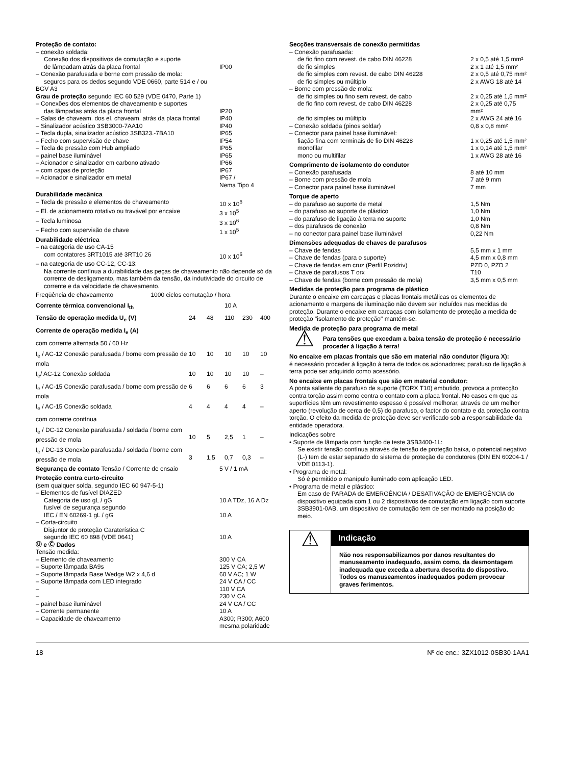Proteção de contato:
| – conexão soldada: Conexão dos dispositivos de comutação e suporte de lâmpadam atrás da placa frontal | IP00 |
| – Conexão parafusada e borne com pressão de mola: seguros para os dedos segundo VDE 0660, parte 514 e / ou BGV A3 | |
Grau de proteção segundo IEC 60 529 (VDE 0470, Parte 1)
| – Conexões dos elementos de chaveamento e suportes das lâmpadas atrás da placa frontal | IP20 |
| – Salas de chaveam. dos el. chaveam. atrás da placa frontal | IP40 |
| – Sinalizador acústico 3SB3000-7AA10 | IP40 |
| – Tecla dupla, sinalizador acústico 3SB323.-7BA10 | IP65 |
| – Fecho com supervisão de chave | IP54 |
| – Tecla de pressão com Hub ampliado | IP65 |
| – painel base iluminável | IP65 |
| – Acionador e sinalizador em carbono ativado | IP66 |
| – com capas de proteção | IP67 |
| – Acionador e sinalizador em metal | IP67 / Nema Tipo 4 |
Durabilidade mecânica
| – Tecla de pressão e elementos de chaveamento | 10 x 10<sup>6</sup> |
| – El. de acionamento rotativo ou travável por encaixe | 3 x 10<sup>5</sup> |
| – Tecla luminosa | 3 x 10<sup>6</sup> |
| – Fecho com supervisão de chave | 1 x 10<sup>5</sup> |
Durabilidade eléctrica
| – na categoria de uso CA-15 com contatores 3RT1015 até 3RT10 26 | 10 x 10<sup>6</sup> |
– na categoria de uso CC-12, CC-13:
Na corrente contínua a durabilidade das peças de chaveamento não depende só da corrente de desligamento, mas também da tensão, da indutividade do circuito de corrente e da velocidade de chaveamento.
| Freqüência de chaveamento 1000 ciclos comutação / hora | | | | | |
| Corrente térmica convencional I<sub>th</sub> | 10 A | | | | |
| Tensão de operação medida U<sub>e</sub> (V) | 24 | 48 | 110 | 230 | 400 |
| Corrente de operação medida I<sub>e</sub> (A) | | | | | |
| com corrente alternada 50 / 60 Hz | | | | | |
| I<sub>e</sub> / AC-12 Conexão parafusada / borne com pressão de mola | 10 | 10 | 10 | 10 | 10 |
| I<sub>e</sub>/ AC-12 Conexão soldada | 10 | 10 | 10 | 10 | – |
| I<sub>e</sub> / AC-15 Conexão parafusada / borne com pressão de mola | 6 | 6 | 6 | 6 | 3 |
| I<sub>e</sub> / AC-15 Conexão soldada | 4 | 4 | 4 | 4 | – |
| com corrente contínua | | | | | |
| I<sub>e</sub> / DC-12 Conexão parafusada / soldada / borne com pressão de mola | 10 | 5 | 2,5 | 1 | – |
| I<sub>e</sub> / DC-13 Conexão parafusada / soldada / borne com pressão de mola | 3 | 1,5 | 0,7 | 0,3 | – |
| Segurança de contato Tensão / Corrente de ensaio | 5 V / 1 mA |
Proteção contra curto-circuito
(sem qualquer solda, segundo IEC 60 947-5-1)
| – Elementos de fusível DIAZED Categoria de uso gL / gG | 10 A TDz, 16 A Dz |
| fusível de segurança segundo IEC / EN 60269-1 gL / gG | 10 A |
| – Corta-circuito Disjuntor de proteção Caraterística C segundo IEC 60 898 (VDE 0641) | 10 A |
Ⓤ e Ⓒ Dados
Tensão medida:
| – Elemento de chaveamento | 300 V CA |
| – Suporte lâmpada BA9s | 125 V CA; 2,5 W |
| – Suporte lâmpada Base Wedge W2 x 4,6 d | 60 V AC; 1 W |
| – Suporte lâmpada com LED integrado | 24 V CA / CC |
| – | 110 V CA |
| – | 230 V CA |
| – painel base iluminável | 24 V CA / CC |
| – Corrente permanente | 10 A |
| – Capacidade de chaveamento | A300; R300; A600 mesma polaridade |
Secções transversais de conexão permitidas
| – Conexão parafusada: | |
| de fio fino com revest. de cabo DIN 46228 | 2 x 0,5 até 1,5 mm² |
| de fio simples | 2 x 1 até 1,5 mm² |
| de fio simples com revest. de cabo DIN 46228 | 2 x 0,5 até 0,75 mm² |
| de fio simples ou múltiplo | 2 x AWG 18 até 14 |
| – Borne com pressão de mola: | |
| de fio simples ou fino sem revest. de cabo | 2 x 0,25 até 1,5 mm² |
| de fio fino com revest. de cabo DIN 46228 | 2 x 0,25 até 0,75 mm² |
| de fio simples ou múltiplo | 2 x AWG 24 até 16 |
| – Conexão soldada (pinos soldar) | 0,8 x 0,8 mm² |
| – Conector para painel base iluminável: | |
| fiação fina com terminais de fio DIN 46228 | 1 x 0,25 até 1,5 mm² |
| monofilar | 1 x 0,14 até 1,5 mm² |
| mono ou multifilar | 1 x AWG 28 até 16 |
Comprimento de isolamento do condutor
| – Conexão parafusada | 8 até 10 mm |
| – Borne com pressão de mola | 7 até 9 mm |
| – Conector para painel base iluminável | 7 mm |
Torque de aperto
| – do parafuso ao suporte de metal | 1,5 Nm |
| – do parafuso ao suporte de plástico | 1,0 Nm |
| – do parafuso de ligação à terra no suporte | 1,0 Nm |
| – dos parafusos de conexão | 0,8 Nm |
| – no conector para painel base iluminável | 0,22 Nm |
Dimensões adequadas de chaves de parafusos
| – Chave de fendas | 5,5 mm x 1 mm |
| – Chave de fendas (para o suporte) | 4,5 mm x 0,8 mm |
| – Chave de fendas em cruz (Perfil Pozidriv) | PZD 0, PZD 2 |
| – Chave de parafusos T orx | T10 |
| – Chave de fendas (borne com pressão de mola) | 3,5 mm x 0,5 mm |
Medidas de proteção para programa de plástico
Durante o encaixe em carcaças e placas frontais metálicas os elementos de acionamento e margens de iluminação não devem ser incluídos nas medidas de proteção. Durante o encaixe em carcaças com isolamento de proteção a medida de proteção "isolamento de proteção" mantém-se.
Medida de proteção para programa de metal
⚠
Para tensões que excedam a baixa tensão de proteção é necessário proceder à ligação à terra!
No encaixe em placas frontais que são em material não condutor (figura X):
é necessário proceder à ligação à terra de todos os acionadores; parafuso de ligação à terra pode ser adquirido como acessório.
No encaixe em placas frontais que são em material condutor:
A ponta saliente do parafuso de suporte (TORX T10) embutido, provoca a protecção contra torção assim como contra o contato com a placa frontal. No casos em que as superfícies têm um revestimento espesso é possível melhorar, através de um melhor aperto (revolução de cerca de 0,5) do parafuso, o factor do contato e da proteção contra torção. O efeito da medida de proteção deve ser verificado sob a responsabilidade da entidade operadora.
Indicações sobre
• Suporte de lâmpada com função de teste 3SB3400-1L:
Se existir tensão contínua através de tensão de proteção baixa, o potencial negativo (L-) tem de estar separado do sistema de proteção de condutores (DIN EN 60204-1 / VDE 0113-1).
• Programa de metal:
Só é permitido o manípulo iluminado com aplicação LED.
• Programa de metal e plástico:
Em caso de PARADA de EMERGÊNCIA / DESATIVAÇÃO de EMERGÊNCIA do dispositivo equipada com 1 ou 2 dispositivos de comutação em ligação com suporte 3SB3901-0AB, um dispositivo de comutação tem de ser montado na posição do meio.
⚠
Indicação
Não nos responsabilizamos por danos resultantes do manuseamento inadequado, assim como, da desmontagem inadequada que exceda a abertura descrita do dispostivo.
Todos os manuseamentos inadequados podem provocar graves ferimentos.
18 Nº de enc.: 3ZX1012-0SB30-1AA1